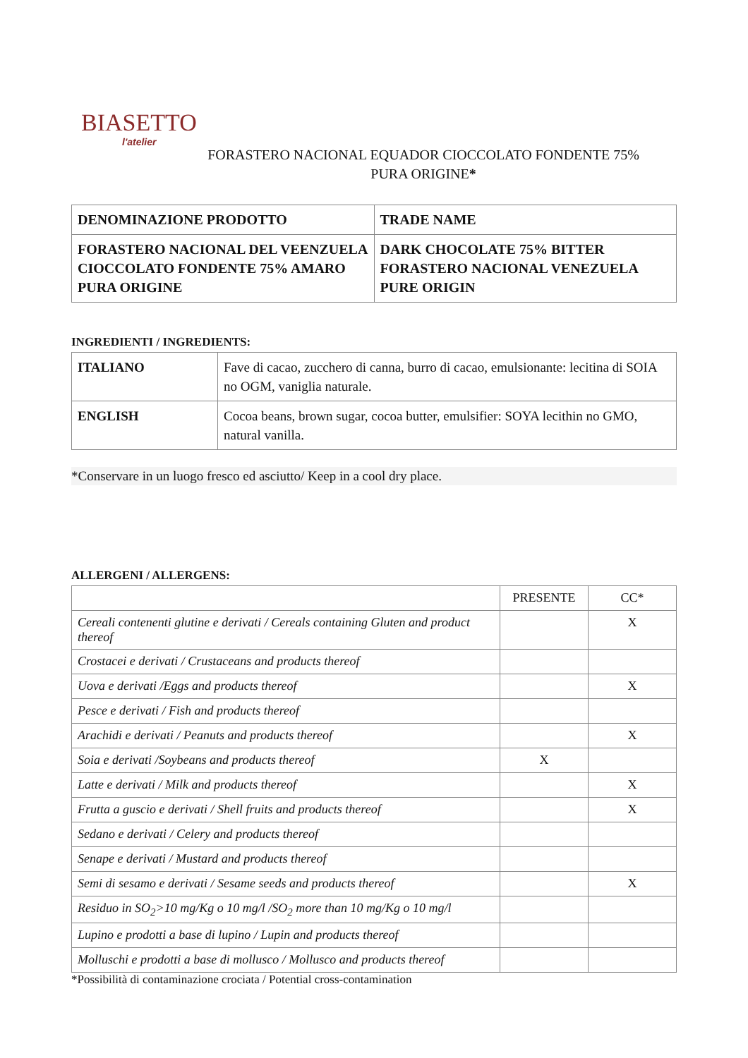BIASETTO
l'atelier
FORASTERO NACIONAL EQUADOR CIOCCOLATO FONDENTE 75%
PURA ORIGINE*
| DENOMINAZIONE PRODOTTO | TRADE NAME |
| FORASTERO NACIONAL DEL VEENZUELA CIOCCOLATO FONDENTE 75% AMARO PURA ORIGINE | DARK CHOCOLATE 75% BITTER FORASTERO NACIONAL VENEZUELA PURE ORIGIN |
INGREDIENTI / INGREDIENTS:
| ITALIANO | Fave di cacao, zucchero di canna, burro di cacao, emulsionante: lecitina di SOIA no OGM, vaniglia naturale. |
| ENGLISH | Cocoa beans, brown sugar, cocoa butter, emulsifier: SOYA lecithin no GMO, natural vanilla. |
*Conservare in un luogo fresco ed asciutto/ Keep in a cool dry place.
ALLERGENI / ALLERGENS:
| | PRESENTE | CC* |
| Cereali contenenti glutine e derivati / Cereals containing Gluten and product thereof | | X |
| Crostacei e derivati / Crustaceans and products thereof | | |
| Uova e derivati /Eggs and products thereof | | X |
| Pesce e derivati / Fish and products thereof | | |
| Arachidi e derivati / Peanuts and products thereof | | X |
| Soia e derivati /Soybeans and products thereof | X | |
| Latte e derivati / Milk and products thereof | | X |
| Frutta a guscio e derivati / Shell fruits and products thereof | | X |
| Sedano e derivati / Celery and products thereof | | |
| Senape e derivati / Mustard and products thereof | | |
| Semi di sesamo e derivati / Sesame seeds and products thereof | | X |
| Residuo in SO<sub>2</sub>>10 mg/Kg o 10 mg/l /SO<sub>2</sub> more than 10 mg/Kg o 10 mg/l | | |
| Lupino e prodotti a base di lupino / Lupin and products thereof | | |
| Molluschi e prodotti a base di mollusco / Mollusco and products thereof | | |
*Possibilità di contaminazione crociata / Potential cross-contamination